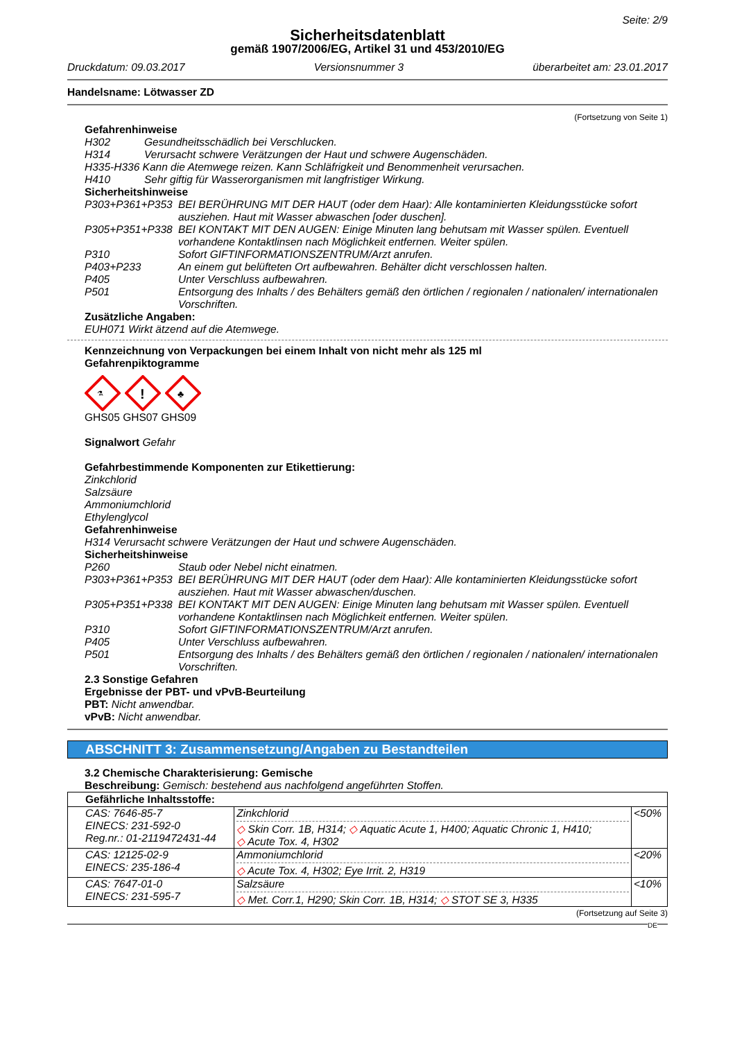Seite: 2/9
Sicherheitsdatenblatt
gemäß 1907/2006/EG, Artikel 31 und 453/2010/EG
Druckdatum: 09.03.2017 Versionsnummer 3 überarbeitet am: 23.01.2017
Handelsname: Lötwasser ZD
(Fortsetzung von Seite 1)
Gefahrenhinweise
H302 Gesundheitsschädlich bei Verschlucken.
H314 Verursacht schwere Verätzungen der Haut und schwere Augenschäden.
H335-H336 Kann die Atemwege reizen. Kann Schläfrigkeit und Benommenheit verursachen.
H410 Sehr giftig für Wasserorganismen mit langfristiger Wirkung.
Sicherheitshinweise
P303+P361+P353 BEI BERÜHRUNG MIT DER HAUT (oder dem Haar): Alle kontaminierten Kleidungsstücke sofort ausziehen. Haut mit Wasser abwaschen [oder duschen].
P305+P351+P338 BEI KONTAKT MIT DEN AUGEN: Einige Minuten lang behutsam mit Wasser spülen. Eventuell vorhandene Kontaktlinsen nach Möglichkeit entfernen. Weiter spülen.
P310 Sofort GIFTINFORMATIONSZENTRUM/Arzt anrufen.
P403+P233 An einem gut belüfteten Ort aufbewahren. Behälter dicht verschlossen halten.
P405 Unter Verschluss aufbewahren.
P501 Entsorgung des Inhalts / des Behälters gemäß den örtlichen / regionalen / nationalen/ internationalen Vorschriften.
Zusätzliche Angaben:
EUH071 Wirkt ätzend auf die Atemwege.
Kennzeichnung von Verpackungen bei einem Inhalt von nicht mehr als 125 ml
Gefahrenpiktogramme
⚗
!
♣
GHS05 GHS07 GHS09
Signalwort Gefahr
Gefahrbestimmende Komponenten zur Etikettierung:
Zinkchlorid
Salzsäure
Ammoniumchlorid
Ethylenglycol
Gefahrenhinweise
H314 Verursacht schwere Verätzungen der Haut und schwere Augenschäden.
Sicherheitshinweise
P260 Staub oder Nebel nicht einatmen.
P303+P361+P353 BEI BERÜHRUNG MIT DER HAUT (oder dem Haar): Alle kontaminierten Kleidungsstücke sofort ausziehen. Haut mit Wasser abwaschen/duschen.
P305+P351+P338 BEI KONTAKT MIT DEN AUGEN: Einige Minuten lang behutsam mit Wasser spülen. Eventuell vorhandene Kontaktlinsen nach Möglichkeit entfernen. Weiter spülen.
P310 Sofort GIFTINFORMATIONSZENTRUM/Arzt anrufen.
P405 Unter Verschluss aufbewahren.
P501 Entsorgung des Inhalts / des Behälters gemäß den örtlichen / regionalen / nationalen/ internationalen Vorschriften.
2.3 Sonstige Gefahren
Ergebnisse der PBT- und vPvB-Beurteilung
PBT: Nicht anwendbar.
vPvB: Nicht anwendbar.
ABSCHNITT 3: Zusammensetzung/Angaben zu Bestandteilen
3.2 Chemische Charakterisierung: Gemische
Beschreibung: Gemisch: bestehend aus nachfolgend angeführten Stoffen.
| Gefährliche Inhaltsstoffe: | | |
| --- | --- | --- |
| CAS: 7646-85-7 EINECS: 231-592-0 Reg.nr.: 01-2119472431-44 | Zinkchlorid ◇ Skin Corr. 1B, H314; ◇ Aquatic Acute 1, H400; Aquatic Chronic 1, H410; ◇ Acute Tox. 4, H302 | <50% |
| CAS: 12125-02-9 EINECS: 235-186-4 | Ammoniumchlorid ◇ Acute Tox. 4, H302; Eye Irrit. 2, H319 | <20% |
| CAS: 7647-01-0 EINECS: 231-595-7 | Salzsäure ◇ Met. Corr.1, H290; Skin Corr. 1B, H314; ◇ STOT SE 3, H335 | <10% |
(Fortsetzung auf Seite 3)
DE